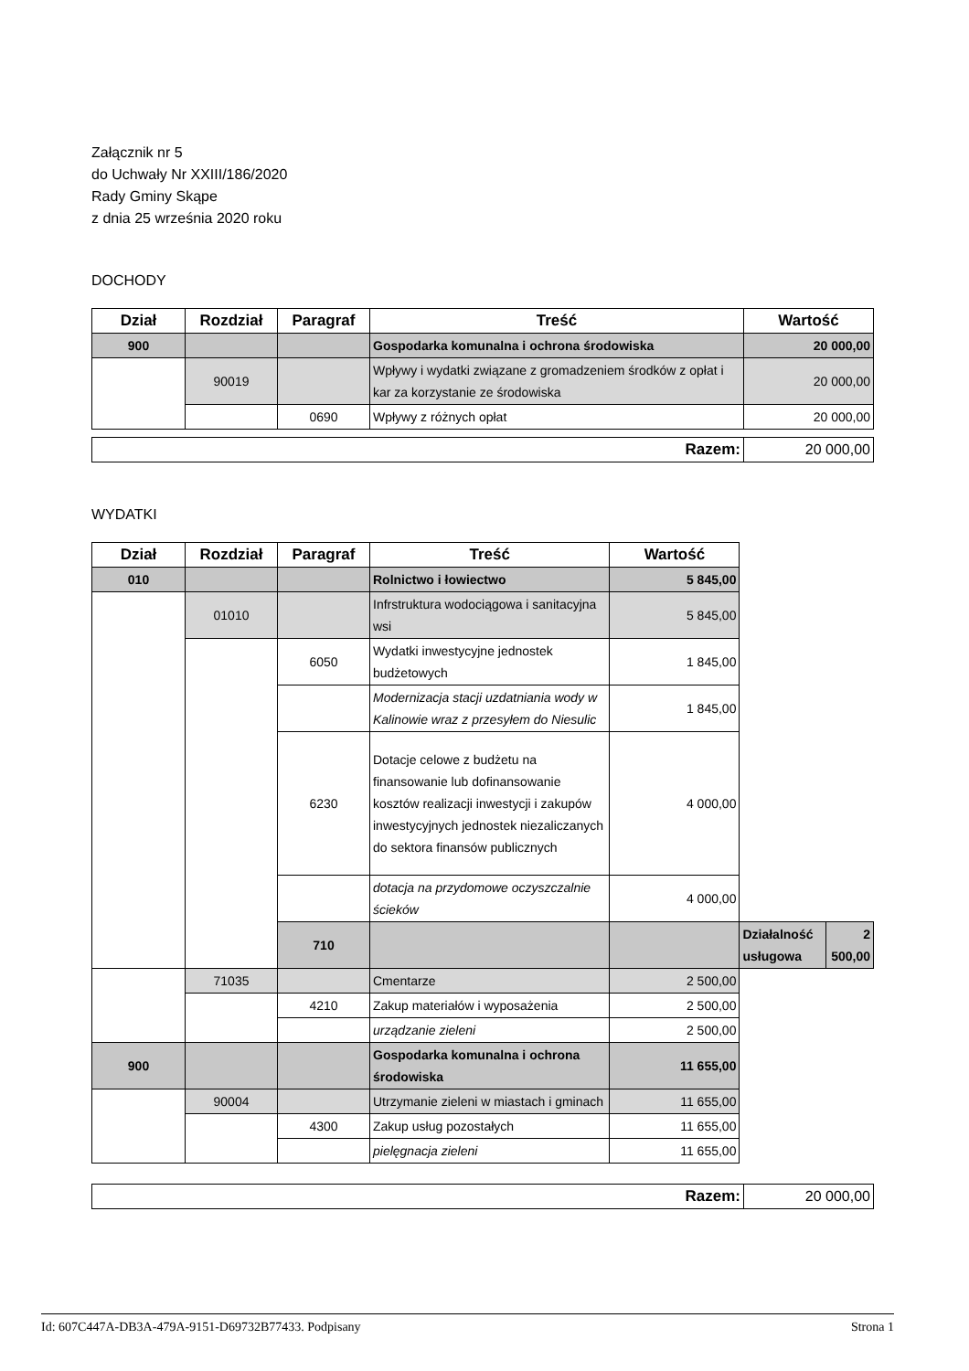Załącznik nr 5
do Uchwały Nr XXIII/186/2020
Rady Gminy Skąpe
z dnia 25 września 2020 roku
DOCHODY
| Dział | Rozdział | Paragraf | Treść | Wartość |
| --- | --- | --- | --- | --- |
| 900 | | | Gospodarka komunalna i ochrona środowiska | 20 000,00 |
| | 90019 | | Wpływy i wydatki związane z gromadzeniem środków z opłat i kar za korzystanie ze środowiska | 20 000,00 |
| | | 0690 | Wpływy z różnych opłat | 20 000,00 |
| Razem: | 20 000,00 |
WYDATKI
| Dział | Rozdział | Paragraf | Treść | Wartość | | |
| --- | --- | --- | --- | --- | --- | --- |
| 010 | | | Rolnictwo i łowiectwo | 5 845,00 | | |
| | 01010 | | Infrstruktura wodociągowa i sanitacyjna wsi | 5 845,00 | | |
| | | 6050 | Wydatki inwestycyjne jednostek budżetowych | 1 845,00 | | |
| | | | Modernizacja stacji uzdatniania wody w Kalinowie wraz z przesyłem do Niesulic | 1 845,00 | | |
| | | 6230 | Dotacje celowe z budżetu na finansowanie lub dofinansowanie kosztów realizacji inwestycji i zakupów inwestycyjnych jednostek niezaliczanych do sektora finansów publicznych | 4 000,00 | | |
| | | | dotacja na przydomowe oczyszczalnie ścieków | 4 000,00 | | |
| | | 710 | | | Działalność usługowa | 2 500,00 |
| | 71035 | | Cmentarze | 2 500,00 | | |
| | | 4210 | Zakup materiałów i wyposażenia | 2 500,00 | | |
| | | | urządzanie zieleni | 2 500,00 | | |
| 900 | | | Gospodarka komunalna i ochrona środowiska | 11 655,00 | | |
| | 90004 | | Utrzymanie zieleni w miastach i gminach | 11 655,00 | | |
| | | 4300 | Zakup usług pozostałych | 11 655,00 | | |
| | | | pielęgnacja zieleni | 11 655,00 | | |
| Razem: | 20 000,00 |
Id: 607C447A-DB3A-479A-9151-D69732B77433. Podpisany Strona 1